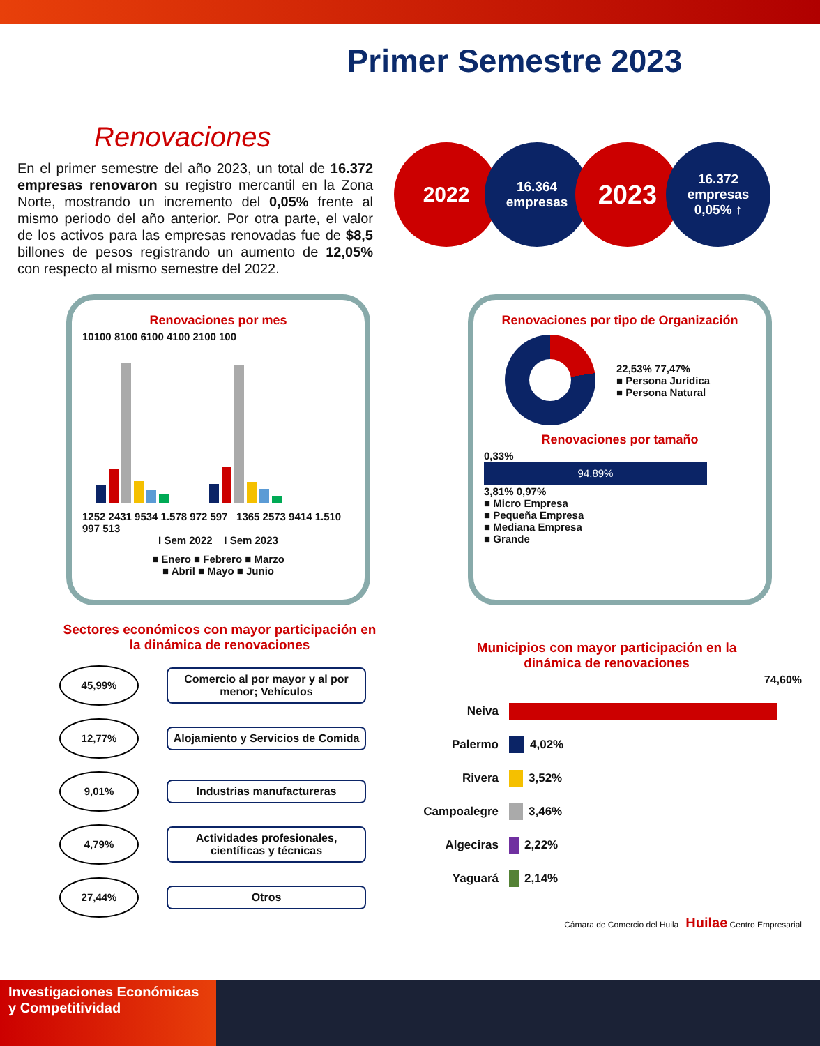Primer Semestre 2023
Renovaciones
En el primer semestre del año 2023, un total de 16.372 empresas renovaron su registro mercantil en la Zona Norte, mostrando un incremento del 0,05% frente al mismo periodo del año anterior. Por otra parte, el valor de los activos para las empresas renovadas fue de $8,5 billones de pesos registrando un aumento de 12,05% con respecto al mismo semestre del 2022.
2022
16.364
empresas
2023
16.372
empresas
0,05% ↑
Renovaciones por mes
10100 8100 6100 4100 2100 100
1252 2431 9534 1.578 972 597 1365 2573 9414 1.510 997 513
I Sem 2022 I Sem 2023
■ Enero ■ Febrero ■ Marzo
■ Abril ■ Mayo ■ Junio
Renovaciones por tipo de Organización
22,53% 77,47%
■ Persona Jurídica
■ Persona Natural
Renovaciones por tamaño
0,33%
94,89%
3,81% 0,97%
■ Micro Empresa
■ Pequeña Empresa
■ Mediana Empresa
■ Grande
Sectores económicos con mayor participación en
la dinámica de renovaciones
45,99%
Comercio al por mayor y al por menor; Vehículos
12,77%
Alojamiento y Servicios de Comida
9,01%
Industrias manufactureras
4,79%
Actividades profesionales, científicas y técnicas
27,44%
Otros
Municipios con mayor participación en la
dinámica de renovaciones
74,60%
Neiva
Palermo 4,02%
Rivera 3,52%
Campoalegre 3,46%
Algeciras 2,22%
Yaguará 2,14%
Cámara de Comercio del Huila Huilae Centro Empresarial
Investigaciones Económicas y Competitividad